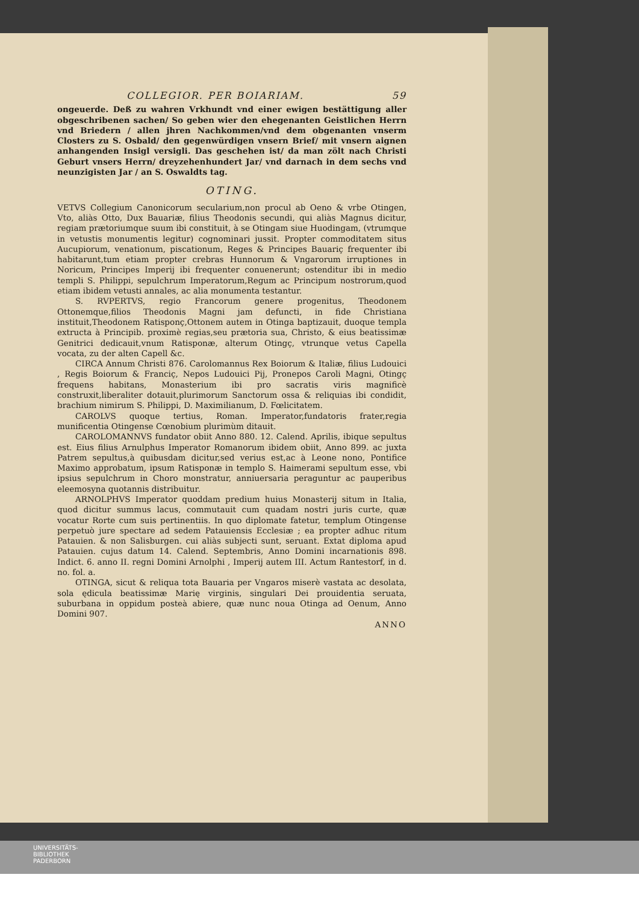COLLEGIOR. PER BOIARIAM. 59
ongeuerde. Deß zu wahren Vrkhundt vnd einer ewigen bestättigung aller obgeschribenen sachen/ So geben wier den ehegenanten Geistlichen Herrn vnd Briedern / allen jhren Nachkommen/vnd dem obgenanten vnserm Closters zu S. Osbald/ den gegenwürdigen vnsern Brief/ mit vnsern aignen anhangenden Insigl versigli. Das geschehen ist/ da man zölt nach Christi Geburt vnsers Herrn/ dreyzehenhundert Jar/ vnd darnach in dem sechs vnd neunzigisten Jar / an S. Oswaldts tag.
OTING.
VETVS Collegium Canonicorum secularium,non procul ab Oeno & vrbe Otingen, Vto, aliàs Otto, Dux Bauariæ, filius Theodonis secundi, qui aliàs Magnus dicitur, regiam prætoriumque suum ibi constituit, à se Otingam siue Huodingam, (vtrumque in vetustis monumentis legitur) cognominari jussit. Propter commoditatem situs Aucupiorum, venationum, piscationum, Reges & Principes Bauariç frequenter ibi habitarunt,tum etiam propter crebras Hunnorum & Vngarorum irruptiones in Noricum, Principes Imperij ibi frequenter conuenerunt; ostenditur ibi in medio templi S. Philippi, sepulchrum Imperatorum,Regum ac Principum nostrorum,quod etiam ibidem vetusti annales, ac alia monumenta testantur.
S. RVPERTVS, regio Francorum genere progenitus, Theodonem Ottonemque,filios Theodonis Magni jam defuncti, in fide Christiana instituit,Theodonem Ratisponç,Ottonem autem in Otinga baptizauit, duoque templa extructa à Principib. proximè regias,seu prætoria sua, Christo, & eius beatissimæ Genitrici dedicauit,vnum Ratisponæ, alterum Otingç, vtrunque vetus Capella vocata, zu der alten Capell &c.
CIRCA Annum Christi 876. Carolomannus Rex Boiorum & Italiæ, filius Ludouici , Regis Boiorum & Franciç, Nepos Ludouici Pij, Pronepos Caroli Magni, Otingç frequens habitans, Monasterium ibi pro sacratis viris magnificè construxit,liberaliter dotauit,plurimorum Sanctorum ossa & reliquias ibi condidit, brachium nimirum S. Philippi, D. Maximilianum, D. Fœlicitatem.
CAROLVS quoque tertius, Roman. Imperator,fundatoris frater,regia munificentia Otingense Cœnobium plurimùm ditauit.
CAROLOMANNVS fundator obiit Anno 880. 12. Calend. Aprilis, ibique sepultus est. Eius filius Arnulphus Imperator Romanorum ibidem obiit, Anno 899. ac juxta Patrem sepultus,à quibusdam dicitur,sed verius est,ac à Leone nono, Pontifice Maximo approbatum, ipsum Ratisponæ in templo S. Haimerami sepultum esse, vbi ipsius sepulchrum in Choro monstratur, anniuersaria peraguntur ac pauperibus eleemosyna quotannis distribuitur.
ARNOLPHVS Imperator quoddam predium huius Monasterij situm in Italia, quod dicitur summus lacus, commutauit cum quadam nostri juris curte, quæ vocatur Rorte cum suis pertinentiis. In quo diplomate fatetur, templum Otingense perpetuò jure spectare ad sedem Patauiensis Ecclesiæ ; ea propter adhuc ritum Patauien. & non Salisburgen. cui aliàs subjecti sunt, seruant. Extat diploma apud Patauien. cujus datum 14. Calend. Septembris, Anno Domini incarnationis 898. Indict. 6. anno II. regni Domini Arnolphi , Imperij autem III. Actum Rantestorf, in d. no. fol. a.
OTINGA, sicut & reliqua tota Bauaria per Vngaros miserè vastata ac desolata, sola ędicula beatissimæ Marię virginis, singulari Dei prouidentia seruata, suburbana in oppidum posteà abiere, quæ nunc noua Otinga ad Oenum, Anno Domini 907.
ANNO
UNIVERSITÄTS-
BIBLIOTHEK
PADERBORN